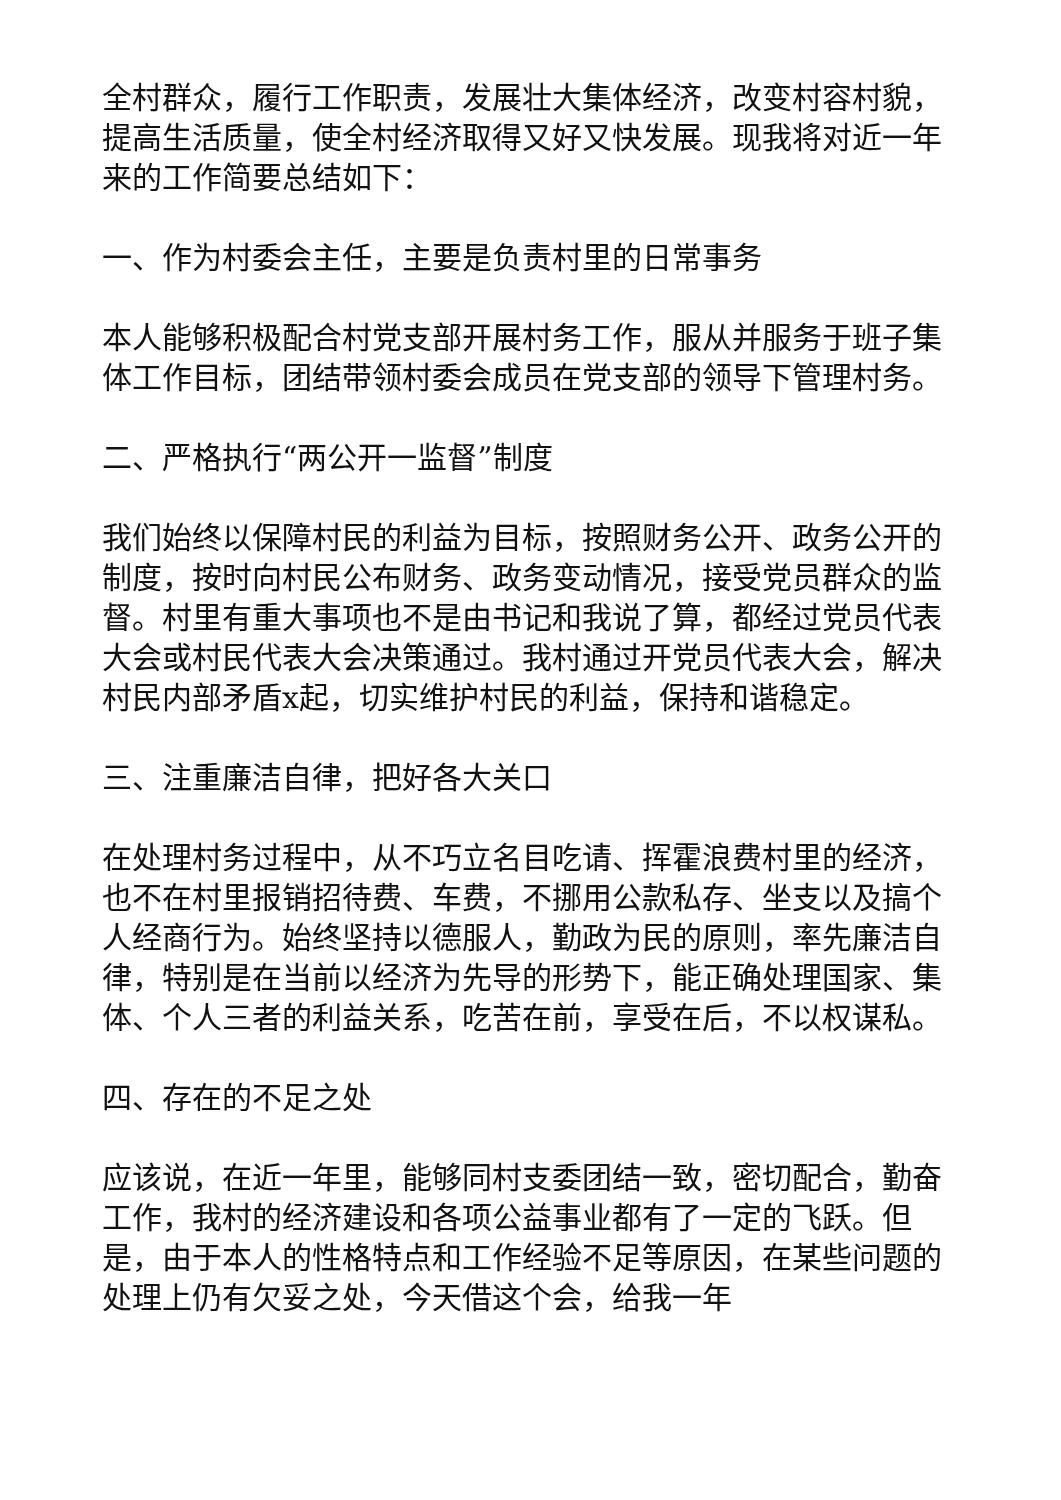全村群众，履行工作职责，发展壮大集体经济，改变村容村貌，提高生活质量，使全村经济取得又好又快发展。现我将对近一年来的工作简要总结如下：
一、作为村委会主任，主要是负责村里的日常事务
本人能够积极配合村党支部开展村务工作，服从并服务于班子集体工作目标，团结带领村委会成员在党支部的领导下管理村务。
二、严格执行“两公开一监督”制度
我们始终以保障村民的利益为目标，按照财务公开、政务公开的制度，按时向村民公布财务、政务变动情况，接受党员群众的监督。村里有重大事项也不是由书记和我说了算，都经过党员代表大会或村民代表大会决策通过。我村通过开党员代表大会，解决村民内部矛盾x起，切实维护村民的利益，保持和谐稳定。
三、注重廉洁自律，把好各大关口
在处理村务过程中，从不巧立名目吃请、挥霍浪费村里的经济，也不在村里报销招待费、车费，不挪用公款私存、坐支以及搞个人经商行为。始终坚持以德服人，勤政为民的原则，率先廉洁自律，特别是在当前以经济为先导的形势下，能正确处理国家、集体、个人三者的利益关系，吃苦在前，享受在后，不以权谋私。
四、存在的不足之处
应该说，在近一年里，能够同村支委团结一致，密切配合，勤奋工作，我村的经济建设和各项公益事业都有了一定的飞跃。但是，由于本人的性格特点和工作经验不足等原因，在某些问题的处理上仍有欠妥之处，今天借这个会，给我一年